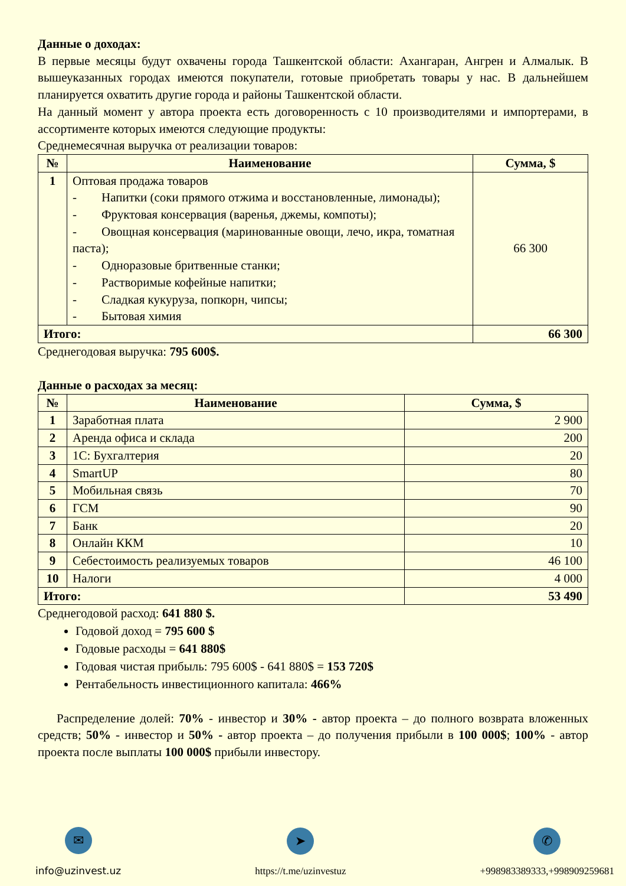Данные о доходах:
В первые месяцы будут охвачены города Ташкентской области: Ахангаран, Ангрен и Алмалык. В вышеуказанных городах имеются покупатели, готовые приобретать товары у нас. В дальнейшем планируется охватить другие города и районы Ташкентской области.
На данный момент у автора проекта есть договоренность с 10 производителями и импортерами, в ассортименте которых имеются следующие продукты:
Среднемесячная выручка от реализации товаров:
| № | Наименование | Сумма, $ |
| --- | --- | --- |
| 1 | Оптовая продажа товаров - Напитки (соки прямого отжима и восстановленные, лимонады); - Фруктовая консервация (варенья, джемы, компоты); - Овощная консервация (маринованные овощи, лечо, икра, томатная паста); - Одноразовые бритвенные станки; - Растворимые кофейные напитки; - Сладкая кукуруза, попкорн, чипсы; - Бытовая химия | 66 300 |
| Итого: | | 66 300 |
Среднегодовая выручка: 795 600$.
Данные о расходах за месяц:
| № | Наименование | Сумма, $ |
| --- | --- | --- |
| 1 | Заработная плата | 2 900 |
| 2 | Аренда офиса и склада | 200 |
| 3 | 1С: Бухгалтерия | 20 |
| 4 | SmartUP | 80 |
| 5 | Мобильная связь | 70 |
| 6 | ГСМ | 90 |
| 7 | Банк | 20 |
| 8 | Онлайн ККМ | 10 |
| 9 | Себестоимость реализуемых товаров | 46 100 |
| 10 | Налоги | 4 000 |
| Итого: | | 53 490 |
Среднегодовой расход: 641 880 $.
Годовой доход = 795 600 $
Годовые расходы = 641 880$
Годовая чистая прибыль: 795 600$ - 641 880$ = 153 720$
Рентабельность инвестиционного капитала: 466%
Распределение долей: 70% - инвестор и 30% - автор проекта – до полного возврата вложенных средств; 50% - инвестор и 50% - автор проекта – до получения прибыли в 100 000$; 100% - автор проекта после выплаты 100 000$ прибыли инвестору.
✉
info@uzinvest.uz
➤
https://t.me/uzinvestuz
✆
+998983389333,+998909259681